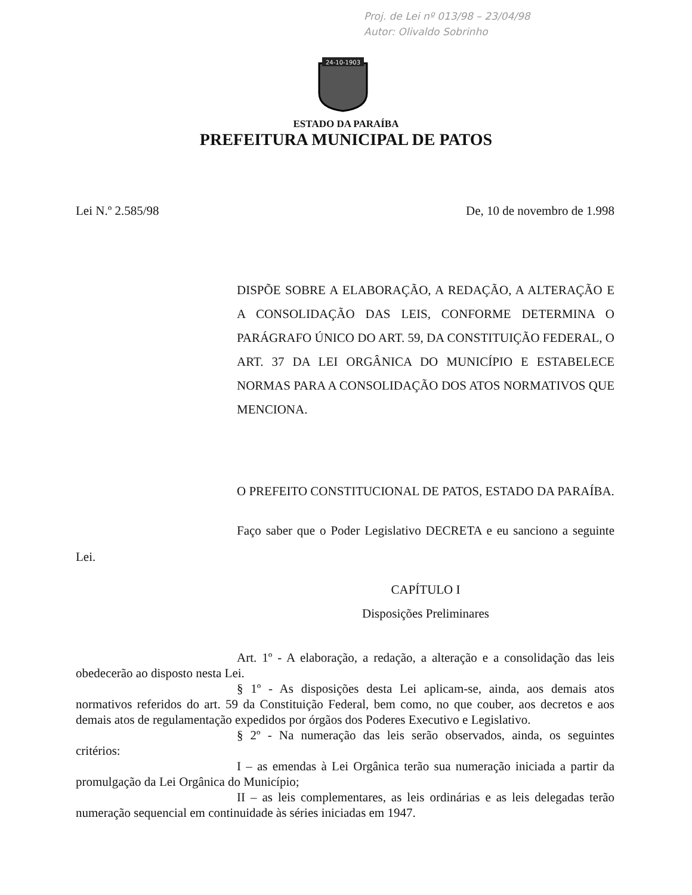Proj. de Lei nº 013/98 – 23/04/98
Autor: Olivaldo Sobrinho
24-10-1903
ESTADO DA PARAÍBA
PREFEITURA MUNICIPAL DE PATOS
Lei N.º 2.585/98 De, 10 de novembro de 1.998
DISPÕE SOBRE A ELABORAÇÃO, A REDAÇÃO, A ALTERAÇÃO E A CONSOLIDAÇÃO DAS LEIS, CONFORME DETERMINA O PARÁGRAFO ÚNICO DO ART. 59, DA CONSTITUIÇÃO FEDERAL, O ART. 37 DA LEI ORGÂNICA DO MUNICÍPIO E ESTABELECE NORMAS PARA A CONSOLIDAÇÃO DOS ATOS NORMATIVOS QUE MENCIONA.
O PREFEITO CONSTITUCIONAL DE PATOS, ESTADO DA PARAÍBA.
Faço saber que o Poder Legislativo DECRETA e eu sanciono a seguinte Lei.
CAPÍTULO I
Disposições Preliminares
Art. 1º - A elaboração, a redação, a alteração e a consolidação das leis obedecerão ao disposto nesta Lei.
§ 1º - As disposições desta Lei aplicam-se, ainda, aos demais atos normativos referidos do art. 59 da Constituição Federal, bem como, no que couber, aos decretos e aos demais atos de regulamentação expedidos por órgãos dos Poderes Executivo e Legislativo.
§ 2º - Na numeração das leis serão observados, ainda, os seguintes critérios:
I – as emendas à Lei Orgânica terão sua numeração iniciada a partir da promulgação da Lei Orgânica do Município;
II – as leis complementares, as leis ordinárias e as leis delegadas terão numeração sequencial em continuidade às séries iniciadas em 1947.